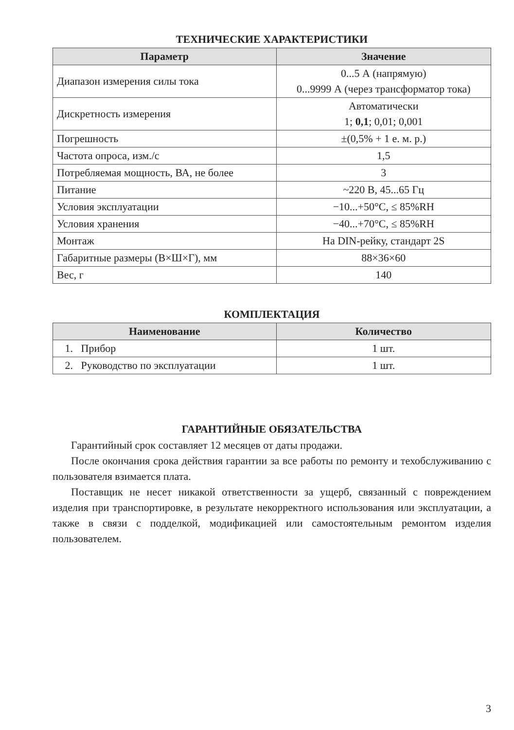ТЕХНИЧЕСКИЕ ХАРАКТЕРИСТИКИ
| Параметр | Значение |
| --- | --- |
| Диапазон измерения силы тока | 0...5 А (напрямую) 0...9999 А (через трансформатор тока) |
| Дискретность измерения | Автоматически 1; 0,1 ; 0,01; 0,001 |
| Погрешность | ±(0,5% + 1 е. м. р.) |
| Частота опроса, изм./с | 1,5 |
| Потребляемая мощность, ВА, не более | 3 |
| Питание | ~220 В, 45...65 Гц |
| Условия эксплуатации | −10...+50°C, ≤ 85%RH |
| Условия хранения | −40...+70°C, ≤ 85%RH |
| Монтаж | На DIN-рейку, стандарт 2S |
| Габаритные размеры (В×Ш×Г), мм | 88×36×60 |
| Вес, г | 140 |
КОМПЛЕКТАЦИЯ
| Наименование | Количество |
| --- | --- |
| 1. Прибор | 1 шт. |
| 2. Руководство по эксплуатации | 1 шт. |
ГАРАНТИЙНЫЕ ОБЯЗАТЕЛЬСТВА
Гарантийный срок составляет 12 месяцев от даты продажи.
После окончания срока действия гарантии за все работы по ремонту и техобслуживанию с пользователя взимается плата.
Поставщик не несет никакой ответственности за ущерб, связанный с повреждением изделия при транспортировке, в результате некорректного использования или эксплуатации, а также в связи с подделкой, модификацией или самостоятельным ремонтом изделия пользователем.
3